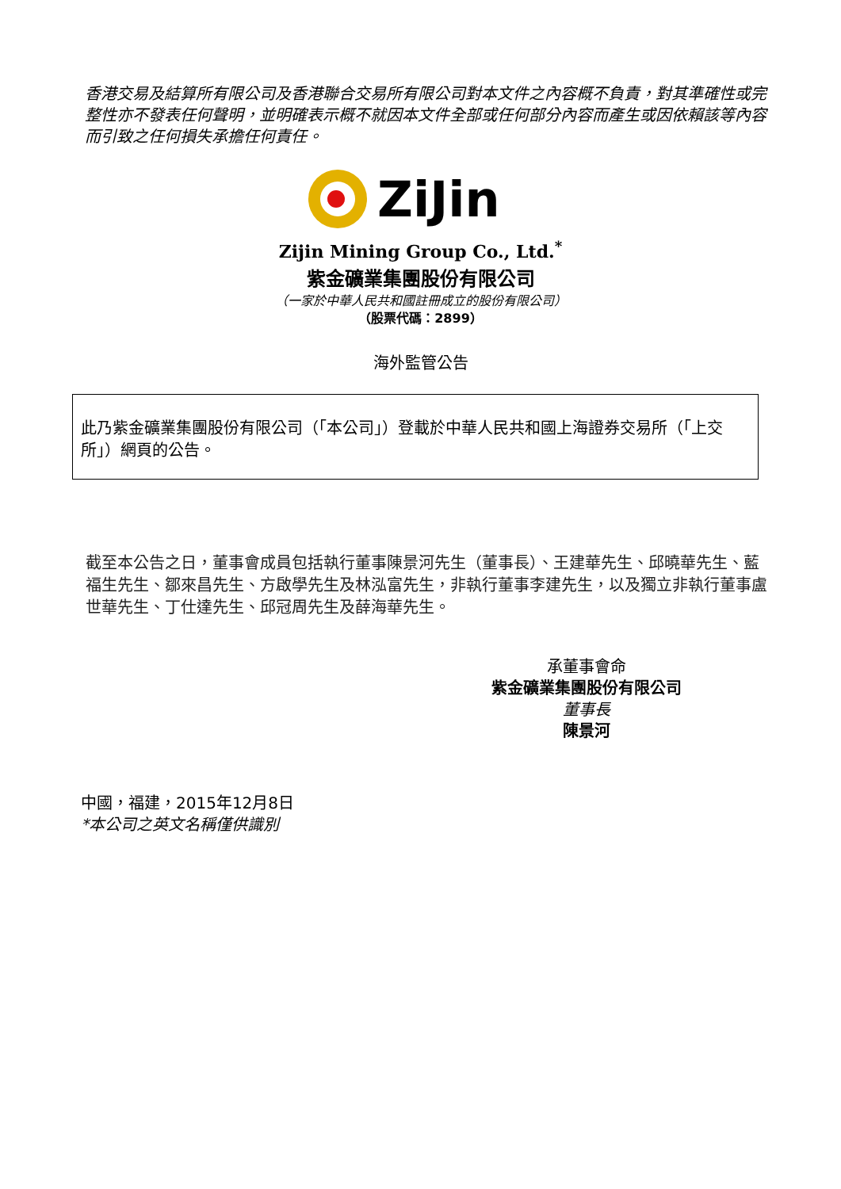香港交易及結算所有限公司及香港聯合交易所有限公司對本文件之內容概不負責，對其準確性或完整性亦不發表任何聲明，並明確表示概不就因本文件全部或任何部分內容而產生或因依賴該等內容而引致之任何損失承擔任何責任。
ZiJin
Zijin Mining Group Co., Ltd.<sup>*</sup>
紫金礦業集團股份有限公司
（一家於中華人民共和國註冊成立的股份有限公司）
（股票代碼：2899）
海外監管公告
此乃紫金礦業集團股份有限公司（「本公司」）登載於中華人民共和國上海證券交易所（「上交所」）網頁的公告。
截至本公告之日，董事會成員包括執行董事陳景河先生（董事長）、王建華先生、邱曉華先生、藍福生先生、鄒來昌先生、方啟學先生及林泓富先生，非執行董事李建先生，以及獨立非執行董事盧世華先生、丁仕達先生、邱冠周先生及薛海華先生。
承董事會命
紫金礦業集團股份有限公司
董事長
陳景河
中國，福建，2015年12月8日
*本公司之英文名稱僅供識別